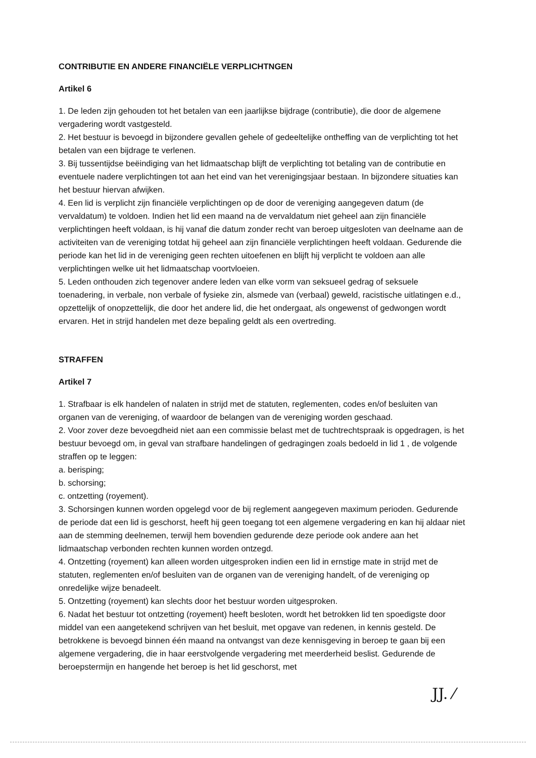CONTRIBUTIE EN ANDERE FINANCIËLE VERPLICHTNGEN
Artikel 6
1. De leden zijn gehouden tot het betalen van een jaarlijkse bijdrage (contributie), die door de algemene vergadering wordt vastgesteld.
2. Het bestuur is bevoegd in bijzondere gevallen gehele of gedeeltelijke ontheffing van de verplichting tot het betalen van een bijdrage te verlenen.
3. Bij tussentijdse beëindiging van het lidmaatschap blijft de verplichting tot betaling van de contributie en eventuele nadere verplichtingen tot aan het eind van het verenigingsjaar bestaan. In bijzondere situaties kan het bestuur hiervan afwijken.
4. Een lid is verplicht zijn financiële verplichtingen op de door de vereniging aangegeven datum (de vervaldatum) te voldoen. Indien het lid een maand na de vervaldatum niet geheel aan zijn financiële verplichtingen heeft voldaan, is hij vanaf die datum zonder recht van beroep uitgesloten van deelname aan de activiteiten van de vereniging totdat hij geheel aan zijn financiële verplichtingen heeft voldaan. Gedurende die periode kan het lid in de vereniging geen rechten uitoefenen en blijft hij verplicht te voldoen aan alle verplichtingen welke uit het lidmaatschap voortvloeien.
5. Leden onthouden zich tegenover andere leden van elke vorm van seksueel gedrag of seksuele toenadering, in verbale, non verbale of fysieke zin, alsmede van (verbaal) geweld, racistische uitlatingen e.d., opzettelijk of onopzettelijk, die door het andere lid, die het ondergaat, als ongewenst of gedwongen wordt ervaren. Het in strijd handelen met deze bepaling geldt als een overtreding.
STRAFFEN
Artikel 7
1. Strafbaar is elk handelen of nalaten in strijd met de statuten, reglementen, codes en/of besluiten van organen van de vereniging, of waardoor de belangen van de vereniging worden geschaad.
2. Voor zover deze bevoegdheid niet aan een commissie belast met de tuchtrechtspraak is opgedragen, is het bestuur bevoegd om, in geval van strafbare handelingen of gedragingen zoals bedoeld in lid 1 , de volgende straffen op te leggen:
a. berisping;
b. schorsing;
c. ontzetting (royement).
3. Schorsingen kunnen worden opgelegd voor de bij reglement aangegeven maximum perioden. Gedurende de periode dat een lid is geschorst, heeft hij geen toegang tot een algemene vergadering en kan hij aldaar niet aan de stemming deelnemen, terwijl hem bovendien gedurende deze periode ook andere aan het lidmaatschap verbonden rechten kunnen worden ontzegd.
4. Ontzetting (royement) kan alleen worden uitgesproken indien een lid in ernstige mate in strijd met de statuten, reglementen en/of besluiten van de organen van de vereniging handelt, of de vereniging op onredelijke wijze benadeelt.
5. Ontzetting (royement) kan slechts door het bestuur worden uitgesproken.
6. Nadat het bestuur tot ontzetting (royement) heeft besloten, wordt het betrokken lid ten spoedigste door middel van een aangetekend schrijven van het besluit, met opgave van redenen, in kennis gesteld. De betrokkene is bevoegd binnen één maand na ontvangst van deze kennisgeving in beroep te gaan bij een algemene vergadering, die in haar eerstvolgende vergadering met meerderheid beslist. Gedurende de beroepstermijn en hangende het beroep is het lid geschorst, met
JJ. ⁄